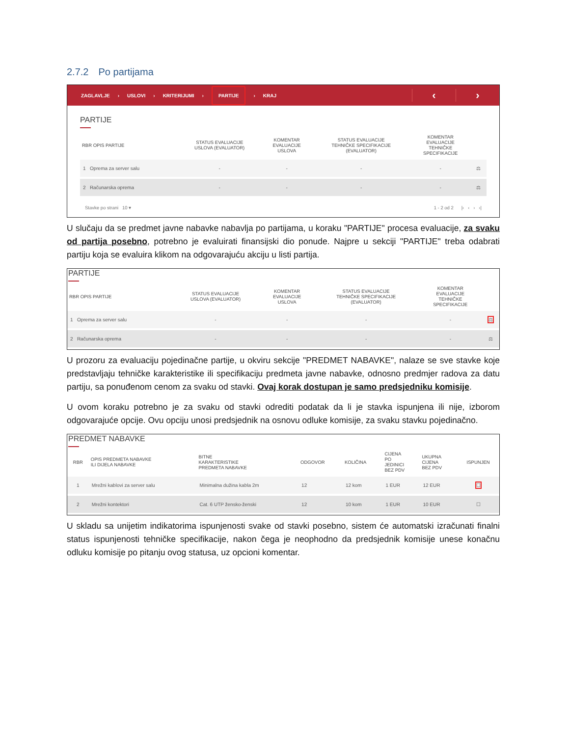2.7.2 Po partijama
ZAGLAVLJE › USLOVI › KRITERIJUMI › PARTIJE › KRAJ
‹ ›
PARTIJE
| RBR OPIS PARTIJE | STATUS EVALUACIJE USLOVA (EVALUATOR) | KOMENTAR EVALUACIJE USLOVA | STATUS EVALUACIJE TEHNIČKE SPECIFIKACIJE (EVALUATOR) | KOMENTAR EVALUACIJE TEHNIČKE SPECIFIKACIJE | |
| --- | --- | --- | --- | --- | --- |
| 1 Oprema za server salu | - | - | - | - | ⚖ |
| 2 Računarska oprema | - | - | - | - | ⚖ |
Stavke po strani 10 ▾ 1 - 2 od 2 |‹ ‹ › ›|
U slučaju da se predmet javne nabavke nabavlja po partijama, u koraku "PARTIJE" procesa evaluacije, za svaku od partija posebno, potrebno je evaluirati finansijski dio ponude. Najpre u sekciji "PARTIJE" treba odabrati partiju koja se evaluira klikom na odgovarajuću akciju u listi partija.
PARTIJE
| RBR OPIS PARTIJE | STATUS EVALUACIJE USLOVA (EVALUATOR) | KOMENTAR EVALUACIJE USLOVA | STATUS EVALUACIJE TEHNIČKE SPECIFIKACIJE (EVALUATOR) | KOMENTAR EVALUACIJE TEHNIČKE SPECIFIKACIJE | |
| --- | --- | --- | --- | --- | --- |
| 1 Oprema za server salu | - | - | - | - | ⚖ |
| 2 Računarska oprema | - | - | - | - | ⚖ |
U prozoru za evaluaciju pojedinačne partije, u okviru sekcije "PREDMET NABAVKE", nalaze se sve stavke koje predstavljaju tehničke karakteristike ili specifikaciju predmeta javne nabavke, odnosno predmjer radova za datu partiju, sa ponuđenom cenom za svaku od stavki. Ovaj korak dostupan je samo predsjedniku komisije.
U ovom koraku potrebno je za svaku od stavki odrediti podatak da li je stavka ispunjena ili nije, izborom odgovarajuće opcije. Ovu opciju unosi predsjednik na osnovu odluke komisije, za svaku stavku pojedinačno.
PREDMET NABAVKE
| RBR | OPIS PREDMETA NABAVKE ILI DIJELA NABAVKE | BITNE KARAKTERISTIKE PREDMETA NABAVKE | ODGOVOR | KOLIČINA | CIJENA PO JEDINICI BEZ PDV | UKUPNA CIJENA BEZ PDV | ISPUNJEN |
| --- | --- | --- | --- | --- | --- | --- | --- |
| 1 | Mrežni kablovi za server salu | Minimalna dužina kabla 2m | 12 | 12 kom | 1 EUR | 12 EUR | ☐ |
| 2 | Mrežni kontektori | Cat. 6 UTP žensko-ženski | 12 | 10 kom | 1 EUR | 10 EUR | ☐ |
U skladu sa unijetim indikatorima ispunjenosti svake od stavki posebno, sistem će automatski izračunati finalni status ispunjenosti tehničke specifikacije, nakon čega je neophodno da predsjednik komisije unese konačnu odluku komisije po pitanju ovog statusa, uz opcioni komentar.